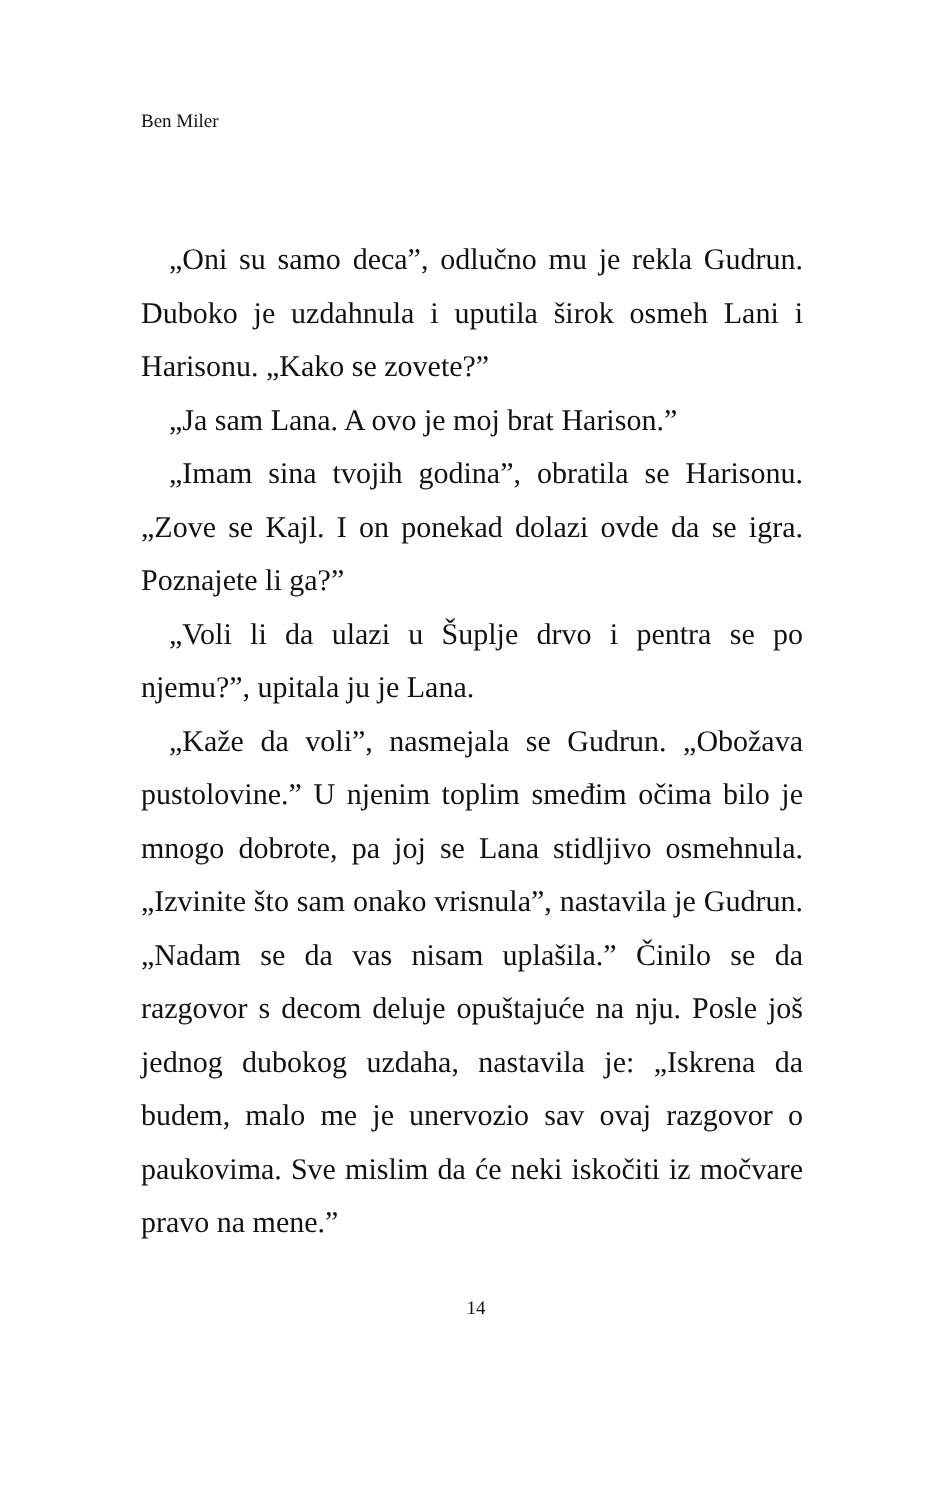Ben Miler
„Oni su samo deca”, odlučno mu je rekla Gudrun. Duboko je uzdahnula i uputila širok osmeh Lani i Harisonu. „Kako se zovete?”
„Ja sam Lana. A ovo je moj brat Harison.”
„Imam sina tvojih godina”, obratila se Harisonu. „Zove se Kajl. I on ponekad dolazi ovde da se igra. Poznajete li ga?”
„Voli li da ulazi u Šuplje drvo i pentra se po njemu?”, upitala ju je Lana.
„Kaže da voli”, nasmejala se Gudrun. „Obožava pustolovine.” U njenim toplim smeđim očima bilo je mnogo dobrote, pa joj se Lana stidljivo osmehnula. „Izvinite što sam onako vrisnula”, nastavila je Gudrun. „Nadam se da vas nisam uplašila.” Činilo se da razgovor s decom deluje opuštajuće na nju. Posle još jednog dubokog uzdaha, nastavila je: „Iskrena da budem, malo me je unervozio sav ovaj razgovor o paukovima. Sve mislim da će neki iskočiti iz močvare pravo na mene.”
14